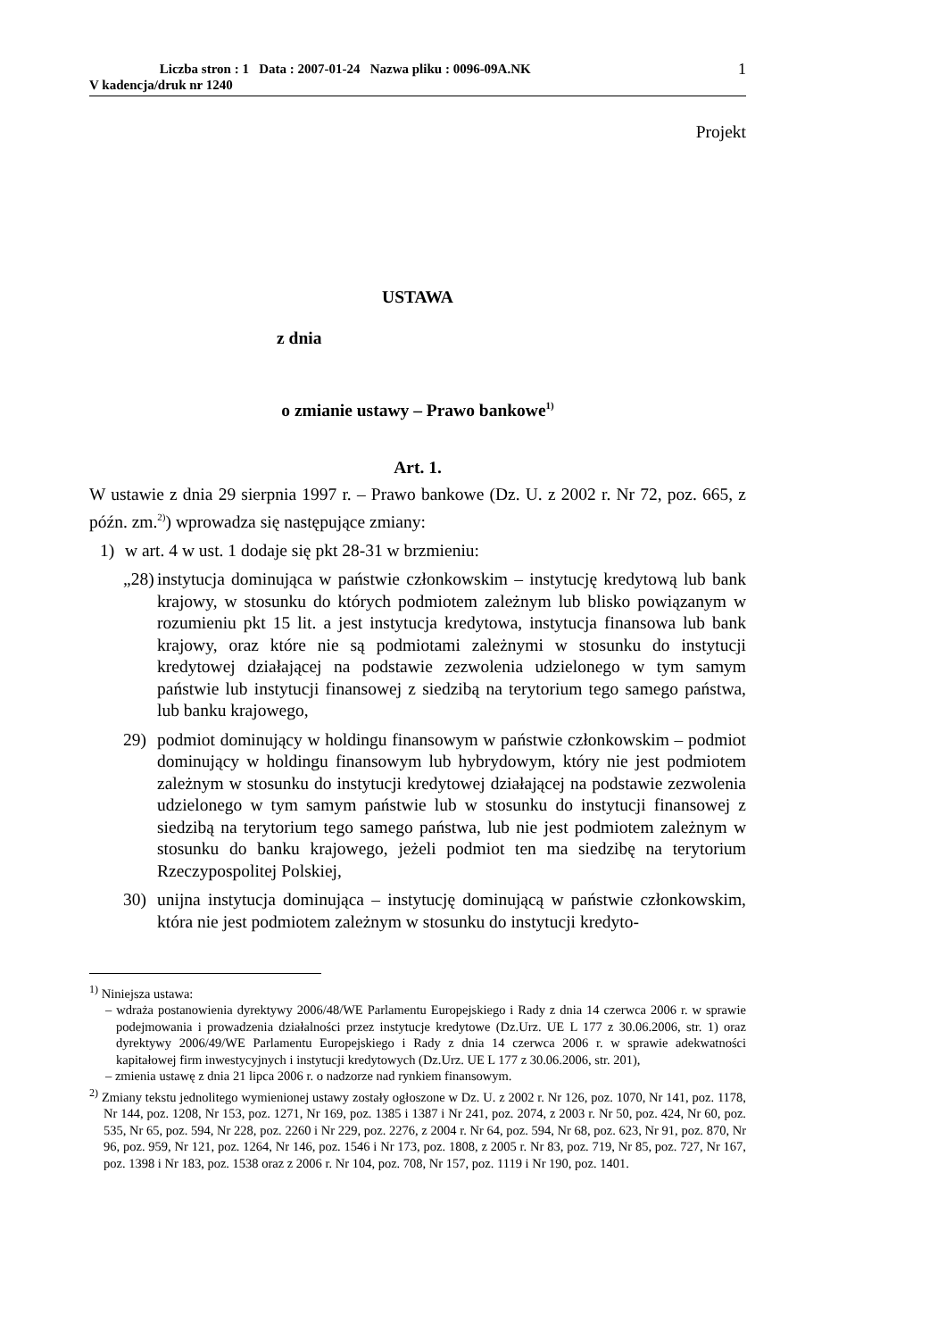1 Liczba stron : 1 Data : 2007-01-24 Nazwa pliku : 0096-09A.NK
V kadencja/druk nr 1240
Projekt
USTAWA
z dnia
o zmianie ustawy – Prawo bankowe<sup>1)</sup>
Art. 1.
W ustawie z dnia 29 sierpnia 1997 r. – Prawo bankowe (Dz. U. z 2002 r. Nr 72, poz. 665, z późn. zm.<sup>2)</sup>) wprowadza się następujące zmiany:
1) w art. 4 w ust. 1 dodaje się pkt 28-31 w brzmieniu:
„28) instytucja dominująca w państwie członkowskim – instytucję kredytową lub bank krajowy, w stosunku do których podmiotem zależnym lub blisko powiązanym w rozumieniu pkt 15 lit. a jest instytucja kredytowa, instytucja finansowa lub bank krajowy, oraz które nie są podmiotami zależnymi w stosunku do instytucji kredytowej działającej na podstawie zezwolenia udzielonego w tym samym państwie lub instytucji finansowej z siedzibą na terytorium tego samego państwa, lub banku krajowego,
29) podmiot dominujący w holdingu finansowym w państwie członkowskim – podmiot dominujący w holdingu finansowym lub hybrydowym, który nie jest podmiotem zależnym w stosunku do instytucji kredytowej działającej na podstawie zezwolenia udzielonego w tym samym państwie lub w stosunku do instytucji finansowej z siedzibą na terytorium tego samego państwa, lub nie jest podmiotem zależnym w stosunku do banku krajowego, jeżeli podmiot ten ma siedzibę na terytorium Rzeczypospolitej Polskiej,
30) unijna instytucja dominująca – instytucję dominującą w państwie członkowskim, która nie jest podmiotem zależnym w stosunku do instytucji kredyto-
<sup>1)</sup> Niniejsza ustawa:
– wdraża postanowienia dyrektywy 2006/48/WE Parlamentu Europejskiego i Rady z dnia 14 czerwca 2006 r. w sprawie podejmowania i prowadzenia działalności przez instytucje kredytowe (Dz.Urz. UE L 177 z 30.06.2006, str. 1) oraz dyrektywy 2006/49/WE Parlamentu Europejskiego i Rady z dnia 14 czerwca 2006 r. w sprawie adekwatności kapitałowej firm inwestycyjnych i instytucji kredytowych (Dz.Urz. UE L 177 z 30.06.2006, str. 201),
– zmienia ustawę z dnia 21 lipca 2006 r. o nadzorze nad rynkiem finansowym.
<sup>2)</sup> Zmiany tekstu jednolitego wymienionej ustawy zostały ogłoszone w Dz. U. z 2002 r. Nr 126, poz. 1070, Nr 141, poz. 1178, Nr 144, poz. 1208, Nr 153, poz. 1271, Nr 169, poz. 1385 i 1387 i Nr 241, poz. 2074, z 2003 r. Nr 50, poz. 424, Nr 60, poz. 535, Nr 65, poz. 594, Nr 228, poz. 2260 i Nr 229, poz. 2276, z 2004 r. Nr 64, poz. 594, Nr 68, poz. 623, Nr 91, poz. 870, Nr 96, poz. 959, Nr 121, poz. 1264, Nr 146, poz. 1546 i Nr 173, poz. 1808, z 2005 r. Nr 83, poz. 719, Nr 85, poz. 727, Nr 167, poz. 1398 i Nr 183, poz. 1538 oraz z 2006 r. Nr 104, poz. 708, Nr 157, poz. 1119 i Nr 190, poz. 1401.